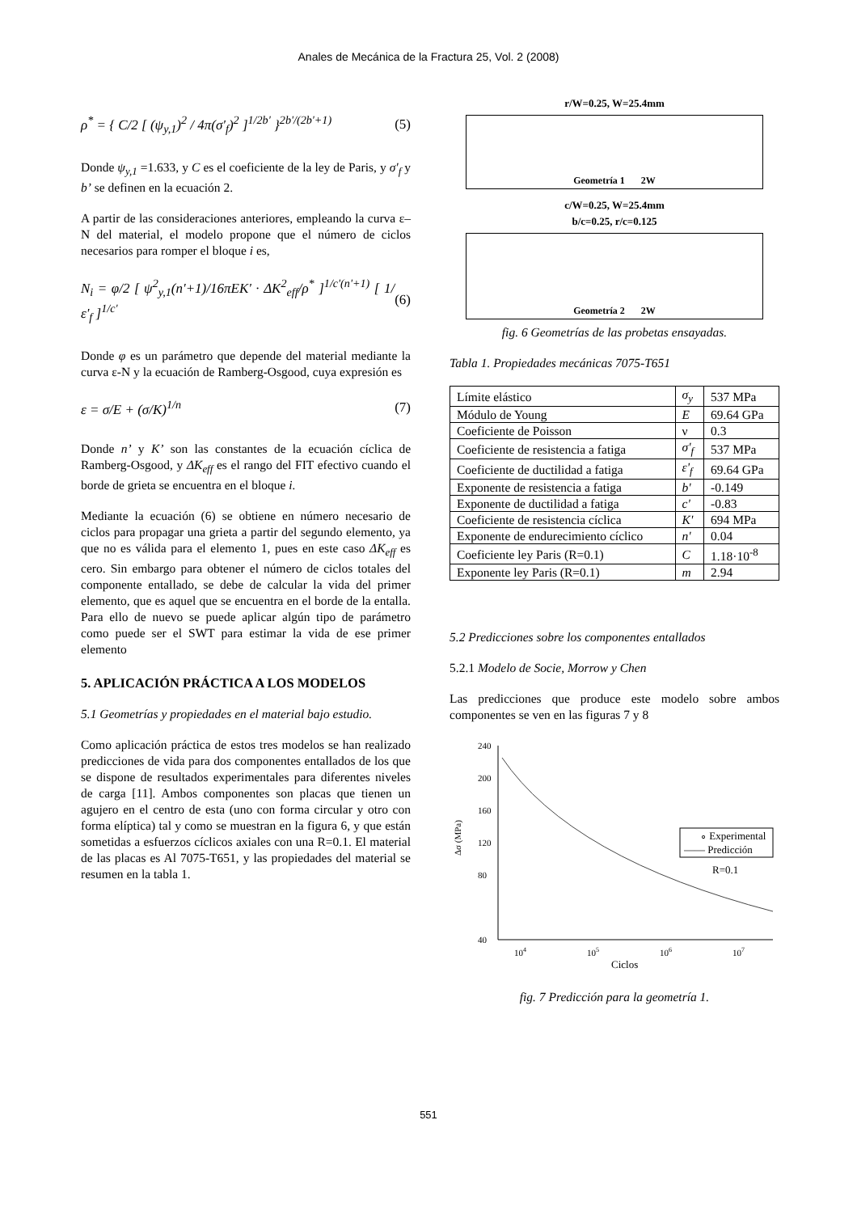Anales de Mecánica de la Fractura 25, Vol. 2 (2008)
ρ<sup>*</sup> = { C/2 [ (ψ<sub>y,1</sub>)<sup>2</sup> / 4π(σ'<sub>f</sub>)<sup>2</sup> ]<sup>1/2b'</sup> }<sup>2b'/(2b'+1)</sup>
(5)
Donde ψ<sub>y,1</sub> =1.633, y C es el coeficiente de la ley de Paris, y σ'<sub>f</sub> y b’ se definen en la ecuación 2.
A partir de las consideraciones anteriores, empleando la curva ε–N del material, el modelo propone que el número de ciclos necesarios para romper el bloque i es,
N<sub>i</sub> = φ/2 [ ψ<sup>2</sup><sub>y,1</sub>(n'+1)/16πEK' · ΔK<sup>2</sup><sub>eff</sub>/ρ<sup>*</sup> ]<sup>1/c'(n'+1)</sup> [ 1/ε'<sub>f</sub> ]<sup>1/c'</sup>
(6)
Donde φ es un parámetro que depende del material mediante la curva ε-N y la ecuación de Ramberg-Osgood, cuya expresión es
ε = σ/E + (σ/K)<sup>1/n</sup> (7)
Donde n’ y K’ son las constantes de la ecuación cíclica de Ramberg-Osgood, y ΔK<sub>eff</sub> es el rango del FIT efectivo cuando el borde de grieta se encuentra en el bloque i.
Mediante la ecuación (6) se obtiene en número necesario de ciclos para propagar una grieta a partir del segundo elemento, ya que no es válida para el elemento 1, pues en este caso ΔK<sub>eff</sub> es cero. Sin embargo para obtener el número de ciclos totales del componente entallado, se debe de calcular la vida del primer elemento, que es aquel que se encuentra en el borde de la entalla. Para ello de nuevo se puede aplicar algún tipo de parámetro como puede ser el SWT para estimar la vida de ese primer elemento
5. APLICACIÓN PRÁCTICA A LOS MODELOS
5.1 Geometrías y propiedades en el material bajo estudio.
Como aplicación práctica de estos tres modelos se han realizado predicciones de vida para dos componentes entallados de los que se dispone de resultados experimentales para diferentes niveles de carga [11]. Ambos componentes son placas que tienen un agujero en el centro de esta (uno con forma circular y otro con forma elíptica) tal y como se muestran en la figura 6, y que están sometidas a esfuerzos cíclicos axiales con una R=0.1. El material de las placas es Al 7075-T651, y las propiedades del material se resumen en la tabla 1.
r/W=0.25, W=25.4mm
Geometría 1 2W
c/W=0.25, W=25.4mm
b/c=0.25, r/c=0.125
Geometría 2 2W
fig. 6 Geometrías de las probetas ensayadas.
Tabla 1. Propiedades mecánicas 7075-T651
| Límite elástico | σ<sub>y</sub> | 537 MPa |
| Módulo de Young | E | 69.64 GPa |
| Coeficiente de Poisson | ν | 0.3 |
| Coeficiente de resistencia a fatiga | σ'<sub>f</sub> | 537 MPa |
| Coeficiente de ductilidad a fatiga | ε'<sub>f</sub> | 69.64 GPa |
| Exponente de resistencia a fatiga | b' | -0.149 |
| Exponente de ductilidad a fatiga | c' | -0.83 |
| Coeficiente de resistencia cíclica | K' | 694 MPa |
| Exponente de endurecimiento cíclico | n' | 0.04 |
| Coeficiente ley Paris (R=0.1) | C | 1.18·10<sup>-8</sup> |
| Exponente ley Paris (R=0.1) | m | 2.94 |
5.2 Predicciones sobre los componentes entallados
5.2.1 Modelo de Socie, Morrow y Chen
Las predicciones que produce este modelo sobre ambos componentes se ven en las figuras 7 y 8
240
200
160
120
80
40
Δσ (MPa)
104
105
106
107
Ciclos
∘ Experimental
—— Predicción
R=0.1
fig. 7 Predicción para la geometría 1.
551